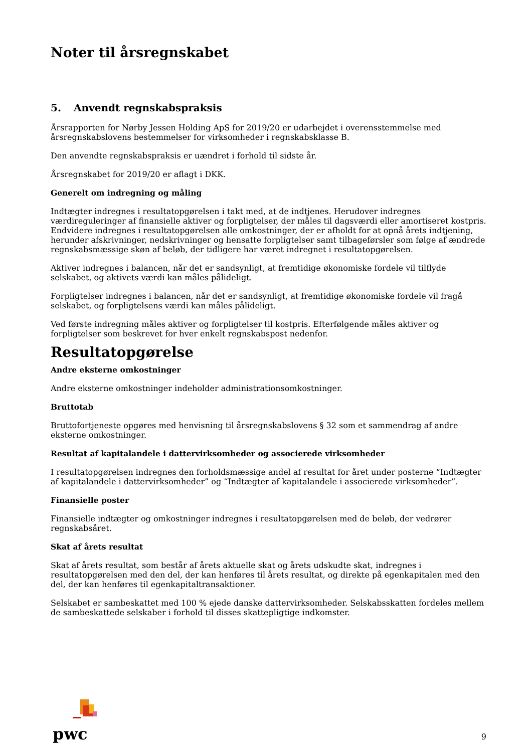Noter til årsregnskabet
5. Anvendt regnskabspraksis
Årsrapporten for Nørby Jessen Holding ApS for 2019/20 er udarbejdet i overensstemmelse med årsregnskabslovens bestemmelser for virksomheder i regnskabsklasse B.
Den anvendte regnskabspraksis er uændret i forhold til sidste år.
Årsregnskabet for 2019/20 er aflagt i DKK.
Generelt om indregning og måling
Indtægter indregnes i resultatopgørelsen i takt med, at de indtjenes. Herudover indregnes værdireguleringer af finansielle aktiver og forpligtelser, der måles til dagsværdi eller amortiseret kostpris. Endvidere indregnes i resultatopgørelsen alle omkostninger, der er afholdt for at opnå årets indtjening, herunder afskrivninger, nedskrivninger og hensatte forpligtelser samt tilbageførsler som følge af ændrede regnskabsmæssige skøn af beløb, der tidligere har været indregnet i resultatopgørelsen.
Aktiver indregnes i balancen, når det er sandsynligt, at fremtidige økonomiske fordele vil tilflyde selskabet, og aktivets værdi kan måles pålideligt.
Forpligtelser indregnes i balancen, når det er sandsynligt, at fremtidige økonomiske fordele vil fragå selskabet, og forpligtelsens værdi kan måles pålideligt.
Ved første indregning måles aktiver og forpligtelser til kostpris. Efterfølgende måles aktiver og forpligtelser som beskrevet for hver enkelt regnskabspost nedenfor.
Resultatopgørelse
Andre eksterne omkostninger
Andre eksterne omkostninger indeholder administrationsomkostninger.
Bruttotab
Bruttofortjeneste opgøres med henvisning til årsregnskabslovens § 32 som et sammendrag af andre eksterne omkostninger.
Resultat af kapitalandele i dattervirksomheder og associerede virksomheder
I resultatopgørelsen indregnes den forholdsmæssige andel af resultat for året under posterne “Indtægter af kapitalandele i dattervirksomheder” og “Indtægter af kapitalandele i associerede virksomheder”.
Finansielle poster
Finansielle indtægter og omkostninger indregnes i resultatopgørelsen med de beløb, der vedrører regnskabsåret.
Skat af årets resultat
Skat af årets resultat, som består af årets aktuelle skat og årets udskudte skat, indregnes i resultatopgørelsen med den del, der kan henføres til årets resultat, og direkte på egenkapitalen med den del, der kan henføres til egenkapitaltransaktioner.
Selskabet er sambeskattet med 100 % ejede danske dattervirksomheder. Selskabsskatten fordeles mellem de sambeskattede selskaber i forhold til disses skattepligtige indkomster.
pwc
9